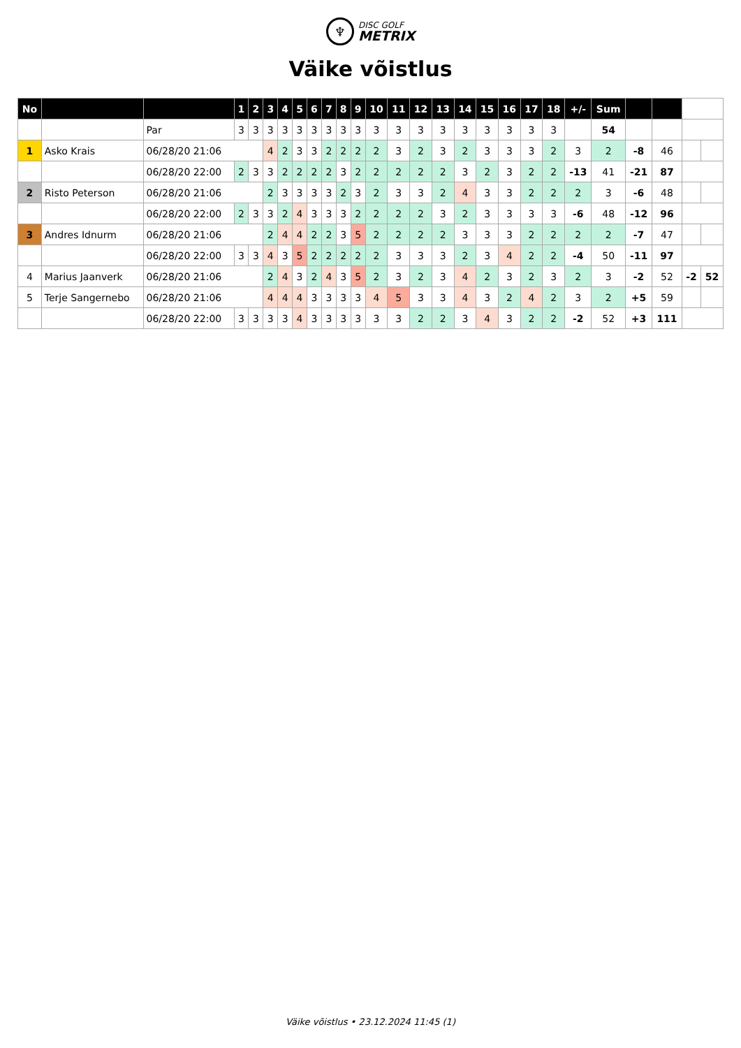♆
DISC GOLF
METRIX
Väike võistlus
| No | | | 1 | 2 | 3 | 4 | 5 | 6 | 7 | 8 | 9 | 10 | 11 | 12 | 13 | 14 | 15 | 16 | 17 | 18 | +/- | Sum | | | | |
| --- | --- | --- | --- | --- | --- | --- | --- | --- | --- | --- | --- | --- | --- | --- | --- | --- | --- | --- | --- | --- | --- | --- | --- | --- | --- | --- |
| | | Par | 3 | 3 | 3 | 3 | 3 | 3 | 3 | 3 | 3 | 3 | 3 | 3 | 3 | 3 | 3 | 3 | 3 | 3 | | 54 | | | | |
| 1 | Asko Krais | 06/28/20 21:06 | | | 4 | 2 | 3 | 3 | 2 | 2 | 2 | 2 | 3 | 2 | 3 | 2 | 3 | 3 | 3 | 2 | 3 | 2 | -8 | 46 | | |
| | | 06/28/20 22:00 | 2 | 3 | 3 | 2 | 2 | 2 | 2 | 3 | 2 | 2 | 2 | 2 | 2 | 3 | 2 | 3 | 2 | 2 | -13 | 41 | -21 | 87 | | |
| 2 | Risto Peterson | 06/28/20 21:06 | | | 2 | 3 | 3 | 3 | 3 | 2 | 3 | 2 | 3 | 3 | 2 | 4 | 3 | 3 | 2 | 2 | 2 | 3 | -6 | 48 | | |
| | | 06/28/20 22:00 | 2 | 3 | 3 | 2 | 4 | 3 | 3 | 3 | 2 | 2 | 2 | 2 | 3 | 2 | 3 | 3 | 3 | 3 | -6 | 48 | -12 | 96 | | |
| 3 | Andres Idnurm | 06/28/20 21:06 | | | 2 | 4 | 4 | 2 | 2 | 3 | 5 | 2 | 2 | 2 | 2 | 3 | 3 | 3 | 2 | 2 | 2 | 2 | -7 | 47 | | |
| | | 06/28/20 22:00 | 3 | 3 | 4 | 3 | 5 | 2 | 2 | 2 | 2 | 2 | 3 | 3 | 3 | 2 | 3 | 4 | 2 | 2 | -4 | 50 | -11 | 97 | | |
| 4 | Marius Jaanverk | 06/28/20 21:06 | | | 2 | 4 | 3 | 2 | 4 | 3 | 5 | 2 | 3 | 2 | 3 | 4 | 2 | 3 | 2 | 3 | 2 | 3 | -2 | 52 | -2 | 52 |
| 5 | Terje Sangernebo | 06/28/20 21:06 | | | 4 | 4 | 4 | 3 | 3 | 3 | 3 | 4 | 5 | 3 | 3 | 4 | 3 | 2 | 4 | 2 | 3 | 2 | +5 | 59 | | |
| | | 06/28/20 22:00 | 3 | 3 | 3 | 3 | 4 | 3 | 3 | 3 | 3 | 3 | 3 | 2 | 2 | 3 | 4 | 3 | 2 | 2 | -2 | 52 | +3 | 111 | | |
Väike võistlus • 23.12.2024 11:45 (1)